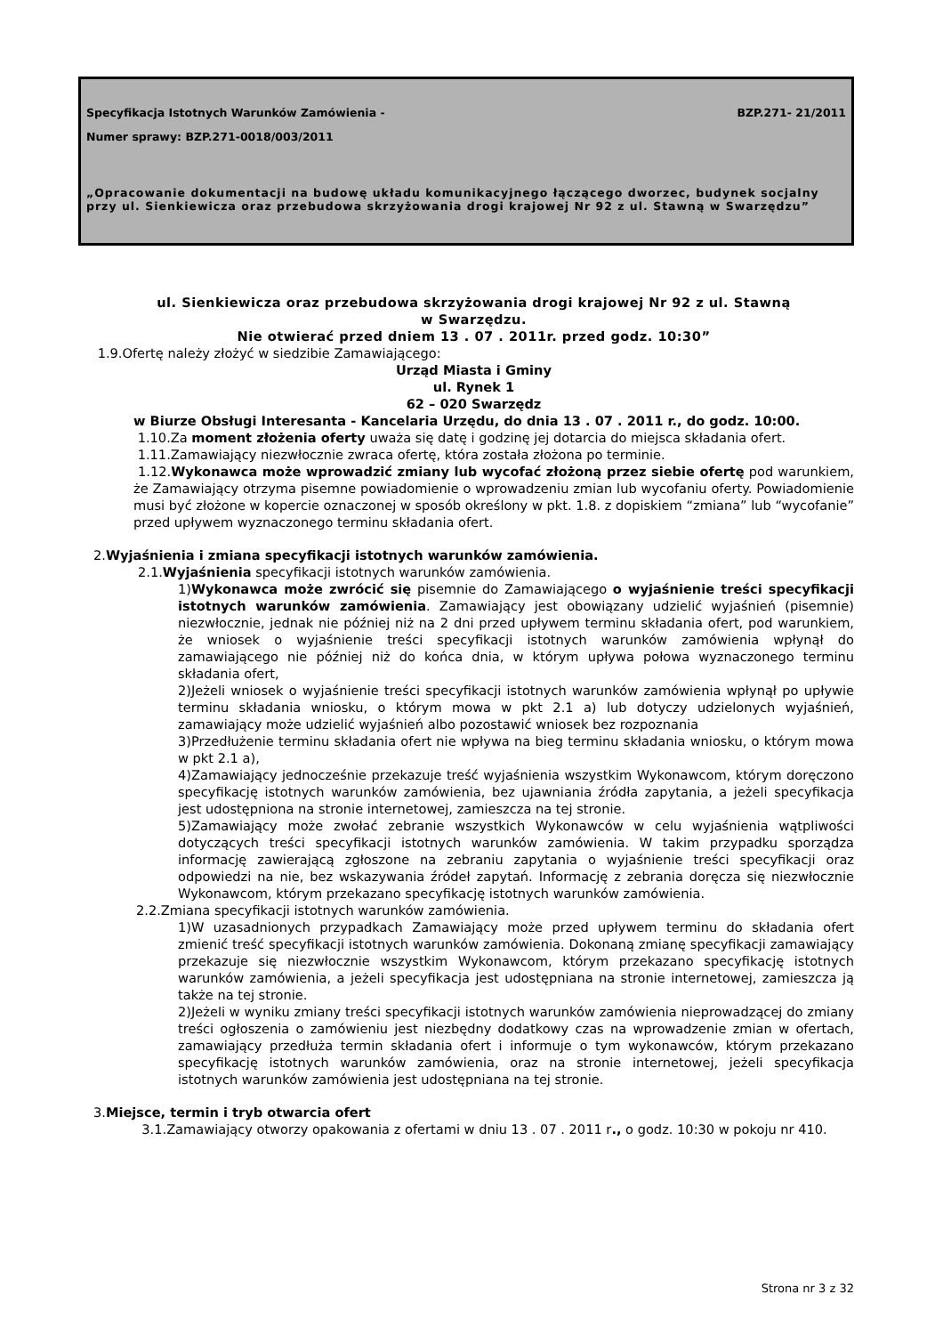Specyfikacja Istotnych Warunków Zamówienia - BZP.271- 21/2011
Numer sprawy: BZP.271-0018/003/2011
„Opracowanie dokumentacji na budowę układu komunikacyjnego łączącego dworzec, budynek socjalny przy ul. Sienkiewicza oraz przebudowa skrzyżowania drogi krajowej Nr 92 z ul. Stawną w Swarzędzu”
ul. Sienkiewicza oraz przebudowa skrzyżowania drogi krajowej Nr 92 z ul. Stawną
w Swarzędzu.
Nie otwierać przed dniem 13 . 07 . 2011r. przed godz. 10:30”
1.9.Ofertę należy złożyć w siedzibie Zamawiającego:
Urząd Miasta i Gminy
ul. Rynek 1
62 – 020 Swarzędz
w Biurze Obsługi Interesanta - Kancelaria Urzędu, do dnia 13 . 07 . 2011 r., do godz. 10:00.
1.10.Za moment złożenia oferty uważa się datę i godzinę jej dotarcia do miejsca składania ofert.
1.11.Zamawiający niezwłocznie zwraca ofertę, która została złożona po terminie.
1.12.Wykonawca może wprowadzić zmiany lub wycofać złożoną przez siebie ofertę pod warunkiem, że Zamawiający otrzyma pisemne powiadomienie o wprowadzeniu zmian lub wycofaniu oferty. Powiadomienie musi być złożone w kopercie oznaczonej w sposób określony w pkt. 1.8. z dopiskiem “zmiana” lub “wycofanie” przed upływem wyznaczonego terminu składania ofert.
2.Wyjaśnienia i zmiana specyfikacji istotnych warunków zamówienia.
2.1.Wyjaśnienia specyfikacji istotnych warunków zamówienia.
1)Wykonawca może zwrócić się pisemnie do Zamawiającego o wyjaśnienie treści specyfikacji istotnych warunków zamówienia. Zamawiający jest obowiązany udzielić wyjaśnień (pisemnie) niezwłocznie, jednak nie później niż na 2 dni przed upływem terminu składania ofert, pod warunkiem, że wniosek o wyjaśnienie treści specyfikacji istotnych warunków zamówienia wpłynął do zamawiającego nie później niż do końca dnia, w którym upływa połowa wyznaczonego terminu składania ofert,
2)Jeżeli wniosek o wyjaśnienie treści specyfikacji istotnych warunków zamówienia wpłynął po upływie terminu składania wniosku, o którym mowa w pkt 2.1 a) lub dotyczy udzielonych wyjaśnień, zamawiający może udzielić wyjaśnień albo pozostawić wniosek bez rozpoznania
3)Przedłużenie terminu składania ofert nie wpływa na bieg terminu składania wniosku, o którym mowa w pkt 2.1 a),
4)Zamawiający jednocześnie przekazuje treść wyjaśnienia wszystkim Wykonawcom, którym doręczono specyfikację istotnych warunków zamówienia, bez ujawniania źródła zapytania, a jeżeli specyfikacja jest udostępniona na stronie internetowej, zamieszcza na tej stronie.
5)Zamawiający może zwołać zebranie wszystkich Wykonawców w celu wyjaśnienia wątpliwości dotyczących treści specyfikacji istotnych warunków zamówienia. W takim przypadku sporządza informację zawierającą zgłoszone na zebraniu zapytania o wyjaśnienie treści specyfikacji oraz odpowiedzi na nie, bez wskazywania źródeł zapytań. Informację z zebrania doręcza się niezwłocznie Wykonawcom, którym przekazano specyfikację istotnych warunków zamówienia.
2.2.Zmiana specyfikacji istotnych warunków zamówienia.
1)W uzasadnionych przypadkach Zamawiający może przed upływem terminu do składania ofert zmienić treść specyfikacji istotnych warunków zamówienia. Dokonaną zmianę specyfikacji zamawiający przekazuje się niezwłocznie wszystkim Wykonawcom, którym przekazano specyfikację istotnych warunków zamówienia, a jeżeli specyfikacja jest udostępniana na stronie internetowej, zamieszcza ją także na tej stronie.
2)Jeżeli w wyniku zmiany treści specyfikacji istotnych warunków zamówienia nieprowadzącej do zmiany treści ogłoszenia o zamówieniu jest niezbędny dodatkowy czas na wprowadzenie zmian w ofertach, zamawiający przedłuża termin składania ofert i informuje o tym wykonawców, którym przekazano specyfikację istotnych warunków zamówienia, oraz na stronie internetowej, jeżeli specyfikacja istotnych warunków zamówienia jest udostępniana na tej stronie.
3.Miejsce, termin i tryb otwarcia ofert
3.1.Zamawiający otworzy opakowania z ofertami w dniu 13 . 07 . 2011 r., o godz. 10:30 w pokoju nr 410.
Strona nr 3 z 32